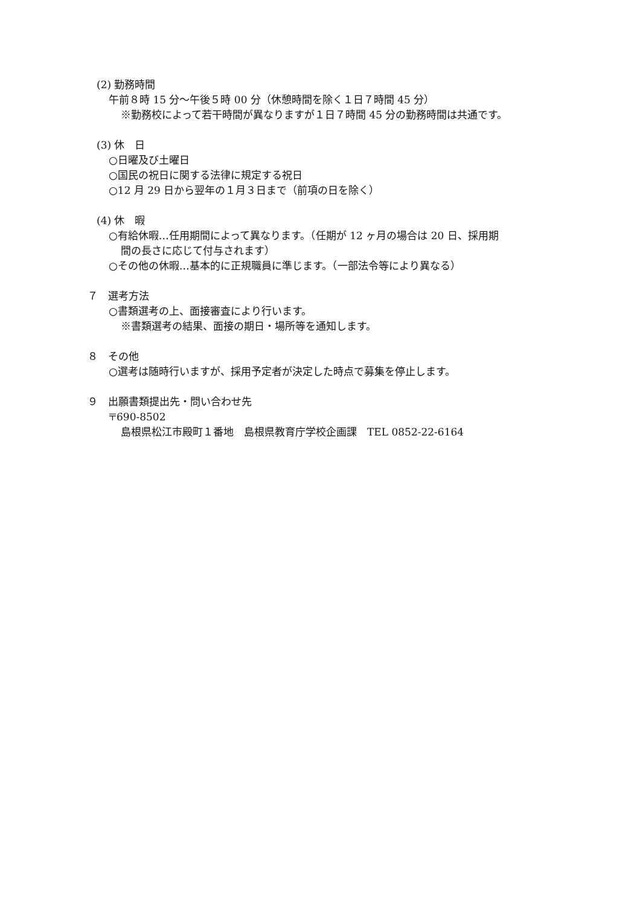(2) 勤務時間
午前８時 15 分～午後５時 00 分（休憩時間を除く１日７時間 45 分）
※勤務校によって若干時間が異なりますが１日７時間 45 分の勤務時間は共通です。
(3) 休　日
○日曜及び土曜日
○国民の祝日に関する法律に規定する祝日
○12 月 29 日から翌年の１月３日まで（前項の日を除く）
(4) 休　暇
○有給休暇…任用期間によって異なります。（任期が 12 ヶ月の場合は 20 日、採用期
間の長さに応じて付与されます）
○その他の休暇…基本的に正規職員に準じます。（一部法令等により異なる）
７　選考方法
○書類選考の上、面接審査により行います。
※書類選考の結果、面接の期日・場所等を通知します。
８　その他
○選考は随時行いますが、採用予定者が決定した時点で募集を停止します。
９　出願書類提出先・問い合わせ先
〒690-8502
島根県松江市殿町１番地　島根県教育庁学校企画課　TEL 0852-22-6164